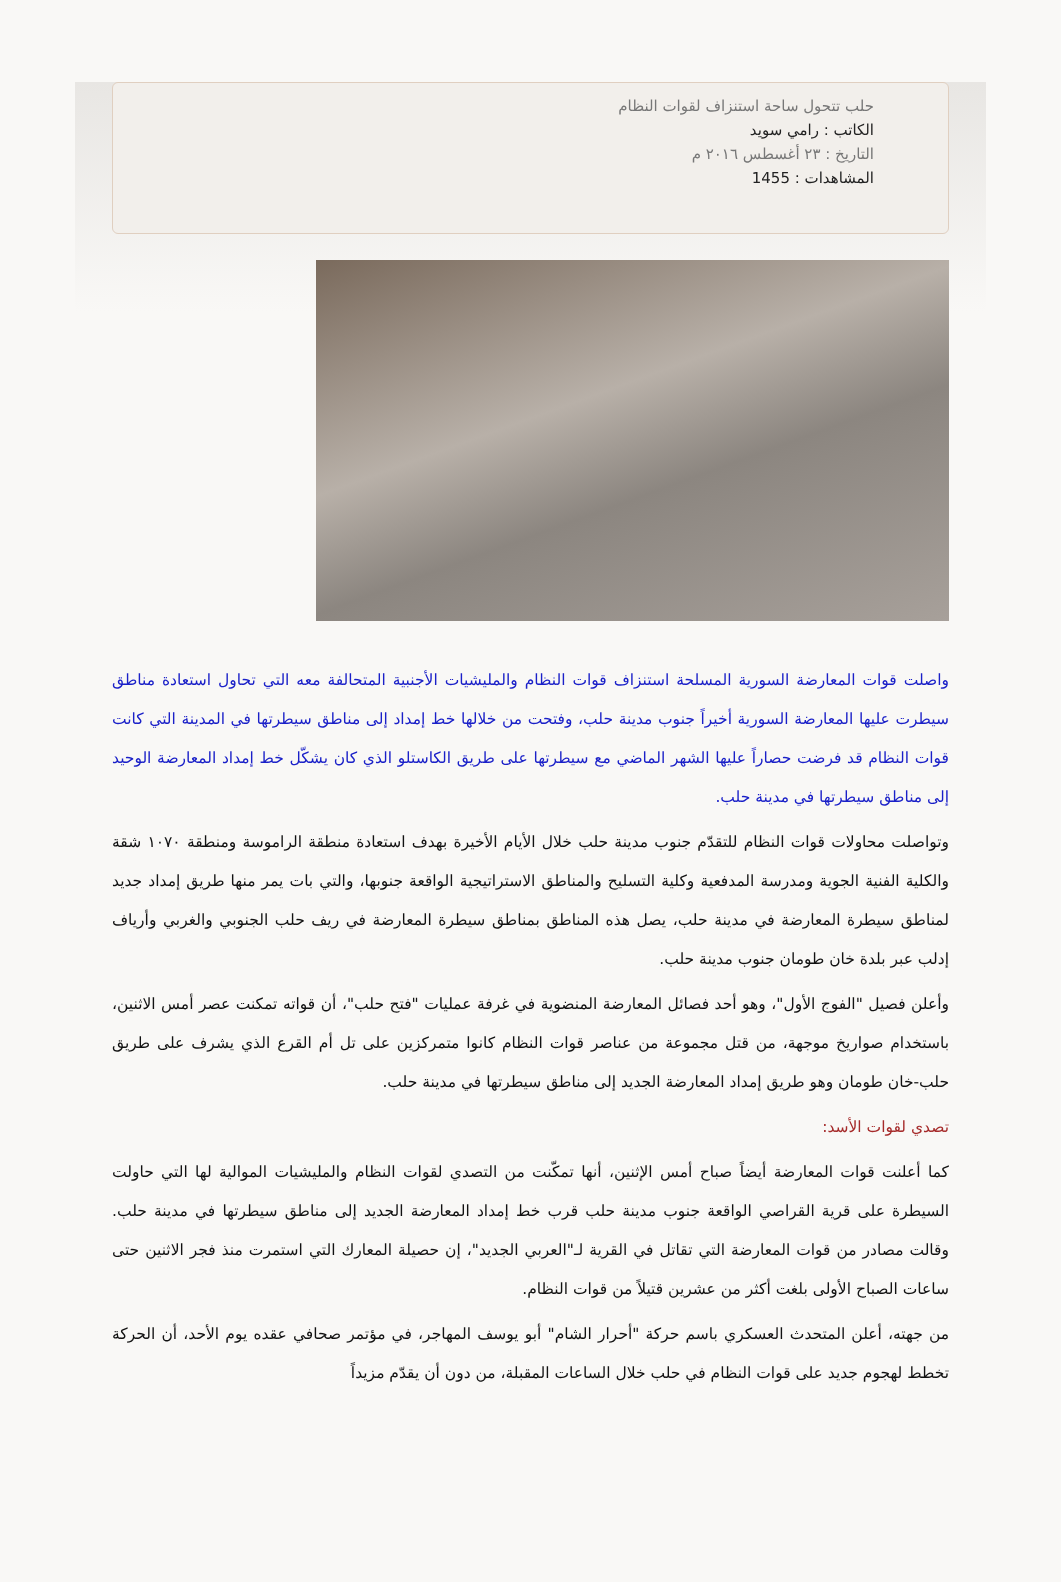حلب تتحول ساحة استنزاف لقوات النظام
الكاتب : رامي سويد
التاريخ : ٢٣ أغسطس ٢٠١٦ م
المشاهدات : 1455
واصلت قوات المعارضة السورية المسلحة استنزاف قوات النظام والمليشيات الأجنبية المتحالفة معه التي تحاول استعادة مناطق سيطرت عليها المعارضة السورية أخيراً جنوب مدينة حلب، وفتحت من خلالها خط إمداد إلى مناطق سيطرتها في المدينة التي كانت قوات النظام قد فرضت حصاراً عليها الشهر الماضي مع سيطرتها على طريق الكاستلو الذي كان يشكّل خط إمداد المعارضة الوحيد إلى مناطق سيطرتها في مدينة حلب.
وتواصلت محاولات قوات النظام للتقدّم جنوب مدينة حلب خلال الأيام الأخيرة بهدف استعادة منطقة الراموسة ومنطقة ١٠٧٠ شقة والكلية الفنية الجوية ومدرسة المدفعية وكلية التسليح والمناطق الاستراتيجية الواقعة جنوبها، والتي بات يمر منها طريق إمداد جديد لمناطق سيطرة المعارضة في مدينة حلب، يصل هذه المناطق بمناطق سيطرة المعارضة في ريف حلب الجنوبي والغربي وأرياف إدلب عبر بلدة خان طومان جنوب مدينة حلب.
وأعلن فصيل "الفوج الأول"، وهو أحد فصائل المعارضة المنضوية في غرفة عمليات "فتح حلب"، أن قواته تمكنت عصر أمس الاثنين، باستخدام صواريخ موجهة، من قتل مجموعة من عناصر قوات النظام كانوا متمركزين على تل أم القرع الذي يشرف على طريق حلب-خان طومان وهو طريق إمداد المعارضة الجديد إلى مناطق سيطرتها في مدينة حلب.
تصدي لقوات الأسد:
كما أعلنت قوات المعارضة أيضاً صباح أمس الإثنين، أنها تمكّنت من التصدي لقوات النظام والمليشيات الموالية لها التي حاولت السيطرة على قرية القراصي الواقعة جنوب مدينة حلب قرب خط إمداد المعارضة الجديد إلى مناطق سيطرتها في مدينة حلب. وقالت مصادر من قوات المعارضة التي تقاتل في القرية لـ"العربي الجديد"، إن حصيلة المعارك التي استمرت منذ فجر الاثنين حتى ساعات الصباح الأولى بلغت أكثر من عشرين قتيلاً من قوات النظام.
من جهته، أعلن المتحدث العسكري باسم حركة "أحرار الشام" أبو يوسف المهاجر، في مؤتمر صحافي عقده يوم الأحد، أن الحركة تخطط لهجوم جديد على قوات النظام في حلب خلال الساعات المقبلة، من دون أن يقدّم مزيداً